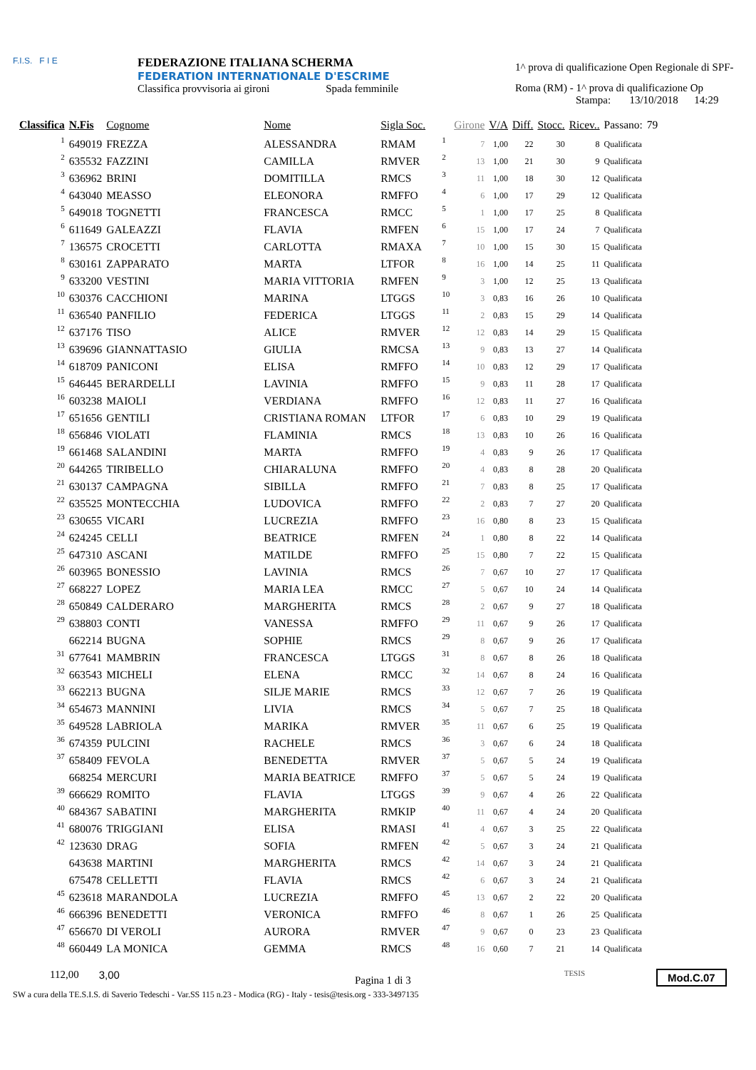F.I.S. F I E
FEDERAZIONE ITALIANA SCHERMA
FEDERATION INTERNATIONALE D'ESCRIME
Classifica provvisoria ai gironi Spada femminile
1^ prova di qualificazione Open Regionale di SPF-
Roma (RM) - 1^ prova di qualificazione Op
Stampa: 13/10/2018 14:29
| Classifica | N.Fis | Cognome | Nome | Sigla Soc. | | Girone | V/A | Diff. | Stocc. | Ricev.. | Passano: | 79 |
| --- | --- | --- | --- | --- | --- | --- | --- | --- | --- | --- | --- | --- |
| 1 | 649019 | FREZZA | ALESSANDRA | RMAM | 1 | 7 | 1,00 | 22 | 30 | 8 | Qualificata | |
| 2 | 635532 | FAZZINI | CAMILLA | RMVER | 2 | 13 | 1,00 | 21 | 30 | 9 | Qualificata | |
| 3 | 636962 | BRINI | DOMITILLA | RMCS | 3 | 11 | 1,00 | 18 | 30 | 12 | Qualificata | |
| 4 | 643040 | MEASSO | ELEONORA | RMFFO | 4 | 6 | 1,00 | 17 | 29 | 12 | Qualificata | |
| 5 | 649018 | TOGNETTI | FRANCESCA | RMCC | 5 | 1 | 1,00 | 17 | 25 | 8 | Qualificata | |
| 6 | 611649 | GALEAZZI | FLAVIA | RMFEN | 6 | 15 | 1,00 | 17 | 24 | 7 | Qualificata | |
| 7 | 136575 | CROCETTI | CARLOTTA | RMAXA | 7 | 10 | 1,00 | 15 | 30 | 15 | Qualificata | |
| 8 | 630161 | ZAPPARATO | MARTA | LTFOR | 8 | 16 | 1,00 | 14 | 25 | 11 | Qualificata | |
| 9 | 633200 | VESTINI | MARIA VITTORIA | RMFEN | 9 | 3 | 1,00 | 12 | 25 | 13 | Qualificata | |
| 10 | 630376 | CACCHIONI | MARINA | LTGGS | 10 | 3 | 0,83 | 16 | 26 | 10 | Qualificata | |
| 11 | 636540 | PANFILIO | FEDERICA | LTGGS | 11 | 2 | 0,83 | 15 | 29 | 14 | Qualificata | |
| 12 | 637176 | TISO | ALICE | RMVER | 12 | 12 | 0,83 | 14 | 29 | 15 | Qualificata | |
| 13 | 639696 | GIANNATTASIO | GIULIA | RMCSA | 13 | 9 | 0,83 | 13 | 27 | 14 | Qualificata | |
| 14 | 618709 | PANICONI | ELISA | RMFFO | 14 | 10 | 0,83 | 12 | 29 | 17 | Qualificata | |
| 15 | 646445 | BERARDELLI | LAVINIA | RMFFO | 15 | 9 | 0,83 | 11 | 28 | 17 | Qualificata | |
| 16 | 603238 | MAIOLI | VERDIANA | RMFFO | 16 | 12 | 0,83 | 11 | 27 | 16 | Qualificata | |
| 17 | 651656 | GENTILI | CRISTIANA ROMAN | LTFOR | 17 | 6 | 0,83 | 10 | 29 | 19 | Qualificata | |
| 18 | 656846 | VIOLATI | FLAMINIA | RMCS | 18 | 13 | 0,83 | 10 | 26 | 16 | Qualificata | |
| 19 | 661468 | SALANDINI | MARTA | RMFFO | 19 | 4 | 0,83 | 9 | 26 | 17 | Qualificata | |
| 20 | 644265 | TIRIBELLO | CHIARALUNA | RMFFO | 20 | 4 | 0,83 | 8 | 28 | 20 | Qualificata | |
| 21 | 630137 | CAMPAGNA | SIBILLA | RMFFO | 21 | 7 | 0,83 | 8 | 25 | 17 | Qualificata | |
| 22 | 635525 | MONTECCHIA | LUDOVICA | RMFFO | 22 | 2 | 0,83 | 7 | 27 | 20 | Qualificata | |
| 23 | 630655 | VICARI | LUCREZIA | RMFFO | 23 | 16 | 0,80 | 8 | 23 | 15 | Qualificata | |
| 24 | 624245 | CELLI | BEATRICE | RMFEN | 24 | 1 | 0,80 | 8 | 22 | 14 | Qualificata | |
| 25 | 647310 | ASCANI | MATILDE | RMFFO | 25 | 15 | 0,80 | 7 | 22 | 15 | Qualificata | |
| 26 | 603965 | BONESSIO | LAVINIA | RMCS | 26 | 7 | 0,67 | 10 | 27 | 17 | Qualificata | |
| 27 | 668227 | LOPEZ | MARIA LEA | RMCC | 27 | 5 | 0,67 | 10 | 24 | 14 | Qualificata | |
| 28 | 650849 | CALDERARO | MARGHERITA | RMCS | 28 | 2 | 0,67 | 9 | 27 | 18 | Qualificata | |
| 29 | 638803 | CONTI | VANESSA | RMFFO | 29 | 11 | 0,67 | 9 | 26 | 17 | Qualificata | |
| | 662214 | BUGNA | SOPHIE | RMCS | 29 | 8 | 0,67 | 9 | 26 | 17 | Qualificata | |
| 31 | 677641 | MAMBRIN | FRANCESCA | LTGGS | 31 | 8 | 0,67 | 8 | 26 | 18 | Qualificata | |
| 32 | 663543 | MICHELI | ELENA | RMCC | 32 | 14 | 0,67 | 8 | 24 | 16 | Qualificata | |
| 33 | 662213 | BUGNA | SILJE MARIE | RMCS | 33 | 12 | 0,67 | 7 | 26 | 19 | Qualificata | |
| 34 | 654673 | MANNINI | LIVIA | RMCS | 34 | 5 | 0,67 | 7 | 25 | 18 | Qualificata | |
| 35 | 649528 | LABRIOLA | MARIKA | RMVER | 35 | 11 | 0,67 | 6 | 25 | 19 | Qualificata | |
| 36 | 674359 | PULCINI | RACHELE | RMCS | 36 | 3 | 0,67 | 6 | 24 | 18 | Qualificata | |
| 37 | 658409 | FEVOLA | BENEDETTA | RMVER | 37 | 5 | 0,67 | 5 | 24 | 19 | Qualificata | |
| | 668254 | MERCURI | MARIA BEATRICE | RMFFO | 37 | 5 | 0,67 | 5 | 24 | 19 | Qualificata | |
| 39 | 666629 | ROMITO | FLAVIA | LTGGS | 39 | 9 | 0,67 | 4 | 26 | 22 | Qualificata | |
| 40 | 684367 | SABATINI | MARGHERITA | RMKIP | 40 | 11 | 0,67 | 4 | 24 | 20 | Qualificata | |
| 41 | 680076 | TRIGGIANI | ELISA | RMASI | 41 | 4 | 0,67 | 3 | 25 | 22 | Qualificata | |
| 42 | 123630 | DRAG | SOFIA | RMFEN | 42 | 5 | 0,67 | 3 | 24 | 21 | Qualificata | |
| | 643638 | MARTINI | MARGHERITA | RMCS | 42 | 14 | 0,67 | 3 | 24 | 21 | Qualificata | |
| | 675478 | CELLETTI | FLAVIA | RMCS | 42 | 6 | 0,67 | 3 | 24 | 21 | Qualificata | |
| 45 | 623618 | MARANDOLA | LUCREZIA | RMFFO | 45 | 13 | 0,67 | 2 | 22 | 20 | Qualificata | |
| 46 | 666396 | BENEDETTI | VERONICA | RMFFO | 46 | 8 | 0,67 | 1 | 26 | 25 | Qualificata | |
| 47 | 656670 | DI VEROLI | AURORA | RMVER | 47 | 9 | 0,67 | 0 | 23 | 23 | Qualificata | |
| 48 | 660449 | LA MONICA | GEMMA | RMCS | 48 | 16 | 0,60 | 7 | 21 | 14 | Qualificata | |
112,00 3,00 Pagina 1 di 3 TESIS Mod.C.07
SW a cura della TE.S.I.S. di Saverio Tedeschi - Var.SS 115 n.23 - Modica (RG) - Italy - tesis@tesis.org - 333-3497135